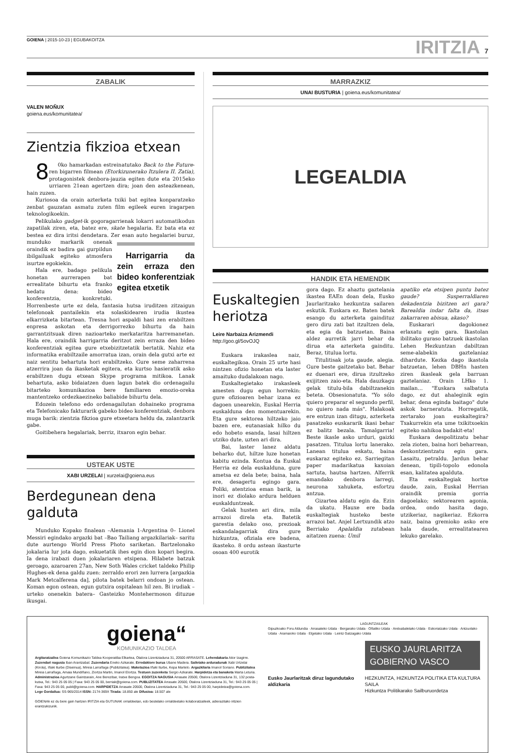GOIENA | 2015-10-23 | EGUBAKOITZA
IRITZIA 7
ZABALIK
VALEN MOÑUX
goiena.eus/komunitatea/
Zientzia fikzioa etxean
8 0ko hamarkadan estreinatutako Back to the Future-ren bigarren filmean (Etorkizunerako Itzulera II. Zatia), protagonistek denbora-jauzia egiten dute eta 2015eko urriaren 21ean agertzen dira; joan den asteazkenean, hain zuzen.
Kuriosoa da orain azterketa txiki bat egitea konparatzeko zenbat gauzatan asmatu zuten film egileek euren iragarpen teknologikoekin.
Pelikulako gadget-ik gogoragarrienak lokarri automatikodun zapatilak ziren, eta, batez ere, skate hegalaria. Ez bata eta ez bestea ez dira iritsi dendetara. Zer esan auto hegalariei buruz, Harrigarria da zein erraza den bideo konferentziak egitea etxetik munduko markarik onenak oraindik ez badira gai gurpildun ibilgailuak egiteko atmosfera isurtze egokiekin.
Hala ere, badago pelikula honetan aurrerapen bat errealitate bihurtu eta franko hedatu dena: bideo konferentzia, konkretuki. Horrenbeste urte ez dela, fantasia hutsa iruditzen zitzaigun telefonoak pantailekin eta solaskidearen irudia ikustea elkarrizketa bitartean. Tresna hori aspaldi hasi zen erabiltzen enpresa askotan eta derrigorrezko bihurtu da hain garrantzitsuak diren nazioarteko merkataritza harremanetan. Hala ere, oraindik harrigarria deritzot zein erraza den bideo konferentziak egitea gure etxebizitzetatik bertatik. Nahiz eta informatika erabiltzaile amorratua izan, orain dela gutxi arte ez naiz sentitu behartuta hori erabiltzeko. Gure seme zaharrena atzerrira joan da ikasketak egitera, eta kurtso hasieratik asko erabiltzen dugu etxean Skype programa mitikoa. Lanak behartuta, asko bidaiatzen duen lagun batek dio ordenagailu bitarteko komunikazioa bere familiaren emozio-oreka mantentzeko ordezkaezineko baliabide bihurtu dela.
Edozein telefono edo ordenagailutan dohaineko programa eta Telefonicako fakturarik gabeko bideo konferentziak, denbora muga barik: zientzia fikzioa gure etxeetara heldu da, zalantzarik gabe.
Goitibehera hegalariak, berriz, itxaron egin behar.
USTEAK USTE
XABI URZELAI | xurzelai@goiena.eus
Berdegunean dena galduta
Munduko Kopako finalean –Alemania 1-Argentina 0– Lionel Messiri egindako argazki bat –Bao Tailiang argazkilariak– saritu dute aurtengo World Press Photo sariketan. Bartzelonako jokalaria lur jota dago, eskuetatik ihes egin dion kopari begira. Ia dena irabazi duen jokalariaren etsipena. Hilabete batzuk geroago, azaroaren 27an, New Soth Wales cricket taldeko Philip Hughes-ek dena galdu zuen: zerraldo erori zen lurrera [argazkia Mark Metcalferena da], pilota batek belarri ondoan jo ostean. Koman egon ostean, egun gutxira ospitalean hil zen. Bi irudiak –urteko onenekin batera– Gasteizko Montehermoson dituzue ikusgai.
MARRAZKIZ
UNAI BUSTURIA | goiena.eus/komunitatea/
LEGEALDIA
HANDIK ETA HEMENDIK
Euskaltegien heriotza
Leire Narbaiza Arizmendi
http://goo.gl/5ovOJQ
Euskara irakaslea naiz, euskaltegikoa. Orain 25 urte hasi nintzen ofizio honetan eta laster amaituko dudalakoan nago.
Euskaltegietako irakasleek amesten dugu egun horrekin: gure ofizioaren behar izana ez dagoen unearekin, Euskal Herria euskalduna den momentuarekin. Eta gure sektorea hiltzeko jaio bazen ere, eutanasiak hilko du edo hobeto esanda, lasai hiltzen utziko dute, uzten ari dira.
Bai, laster lanez aldatu beharko dut, hiltze luze honetan kabitu ezinda. Kontua da Euskal Herria ez dela euskalduna, gure ametsa ez dela bete; baina, hala ere, desagertu egingo gara. Poliki, atentzioa eman barik, ia inori ez diolako ardura helduen euskalduntzeak.
Gelak husten ari dira, mila arrazoi direla eta. Batetik garestia delako oso, prezioak eskandalagarriak dira gure hizkuntza, ofiziala ere badena, ikasteko. 8 ordu astean ikasturte osoan 400 eurotik
gora dago. Ez ahaztu gaztelania ikastea EAEn doan dela, Eusko Jaurlaritzako hezkuntza sailaren eskutik. Euskara ez. Baten batek esango du azterketa gaindituz gero diru zati bat itzultzen dela, eta egia da batzuetan. Baina aldez aurretik jarri behar da dirua eta azterketa gainditu. Beraz, titulua lortu.
Titulitisak jota gaude, alegia. Gure beste gaitzetako bat. Behar ez duenari ere, dirua itzultzeko exijitzen zaio-eta. Hala dauzkagu gelak titulu-bila dabiltzanekin beteta. Obsesionatuta. "Yo sólo quiero preparar el segundo perfil, no quiero nada más". Halakoak ere entzun izan ditugu, azterketa pasatzeko euskararik ikasi behar ez balitz bezala. Tamalgarria! Beste ikasle asko urduri, gaizki pasatzen. Titulua lortu lanerako. Lanean titulua eskatu, baina euskaraz egiteko ez. Sarriegitan paper madarikatua kaxoian sartuta, hautsa hartzen. Alferrik emandako denbora larregi, neurona xahuketa, esfortzu antzua.
Gizartea aldatu egin da. Ezin da ukatu. Hauxe ere bada euskaltegiak husteko beste arrazoi bat. Anjel Lertxundik atzo Berriako Apalaldia zutabean aitatzen zuena: Umil
apatiko eta etsipen puntu batez gaude? Susperraldiaren dekadentzia bizitzen ari gara? Barealdia indar falta da, itsas zakarraren abisua, akaso?
Euskarari dagokionez erlaxatu egin gara. Ikastolan ibilitako guraso batzuek ikastolan Lehen Hezkuntzan dabiltzan seme-alabekin gaztelaniaz dihardute. Kezka dago ikastola batzuetan, lehen DBHn hasten ziren ikasleak gela barruan gaztelaniaz. Orain LHko 1. mailan… "Euskara salbatuta dago, ez dut ahaleginik egin behar, dena eginda baitago" dute askok barneratuta. Horregatik, zertarako joan euskaltegira? Txakurrekin eta ume txikitxoekin egiteko nahikoa badakit-eta!
Euskara despolitizatu behar zela zioten, baina hori beharrean, deskontzientzatu egin gara. Lasaitu, petraldu. Jardun behar denean, tipili-topolo edonola esan, kalitatea apalduta.
Eta euskaltegiak hortxe daude, zain, Euskal Herrian oraindik premia gorria dagoelako; sektorearen agonia, ordea, ondo hasita dago, utzikeriaz, nagikeriaz. Ezkorra naiz, baina gremioko asko ere hala daude, errealitatearen lekuko garelako.
goiena“
KOMUNIKAZIO TALDEA
Argitaratzailea Goiena Komunikazio Taldea Kooperatiba Elkartea, Otalora Lizentziaduna 31, 20500 ARRASATE. Lehendakaria Aitor Izagirre. Zuzendari nagusia Iban Arantzabal. Zuzendaria Eneko Azkarate. Erredaktore burua Ubane Madera. Sailetako arduradunak Xabi Urtzelai (Kirola), Iñaki Iturbe (Diseinua), Mireia Larrañaga (Publizitatea). Maketazioa Iñaki Iturbe, Kepa Martelo. Argazkilaria Imanol Soriano. Publizitatea Mireia Larrañaga, Amaia Mundiñano, Ziortza Martin, Imanol Elortza. Testuen zuzenketa Sergio Azkarate. Harpidetza eta banaketa Marta Leturia. Administrazioa Agurtzane Gaintzarain, Ane Berezibar, Iratxe Bengoa. EGOITZA NAGUSIA Arrasate 20500, Otalora Lizentziaduna 31, 132 posta-kutxa, Tel.: 943 25 05 05 | Faxa: 943 25 05 00, berriak@goiena.com. PUBLIZITATEA Arrasate 20500, Otalora Lizentziaduna 31, Tel.: 943 25 05 05 | Faxa: 943 25 05 00, publi@goiena.com. HARPIDETZA Arrasate 20500, Otalora Lizentziaduna 31, Tel.: 943 25 05 00, harpidetza@goiena.com. Lege Gordailua: SS-965/2014 ISSN: 2174-369X Tirada: 18.850 ale Difusioa: 18.507 ale
GOIENAk ez du bere gain hartzen IRITZIA eta GUTUNAK orrialdeetan, edo bestelako orrialdeetako kolaboratzaileek, adierazitako iritzien erantzukizunik.
LAGUNTZAILEAK
Gipuzkoako Foru Aldundia · Arrasateko Udala · Bergarako Udala · Oñatiko Udala · Aretxabaletako Udala · Eskoriatzako Udala · Antzuolako Udala · Aramaioko Udala · Elgetako Udala · Leintz Gatzagako Udala
EUSKO JAURLARITZA
GOBIERNO VASCO
Eusko Jaurlaritzak diruz lagundutako aldizkaria
HEZKUNTZA, HIZKUNTZA POLITIKA ETA KULTURA SAILA
Hizkuntza Politikarako Sailburuordetza